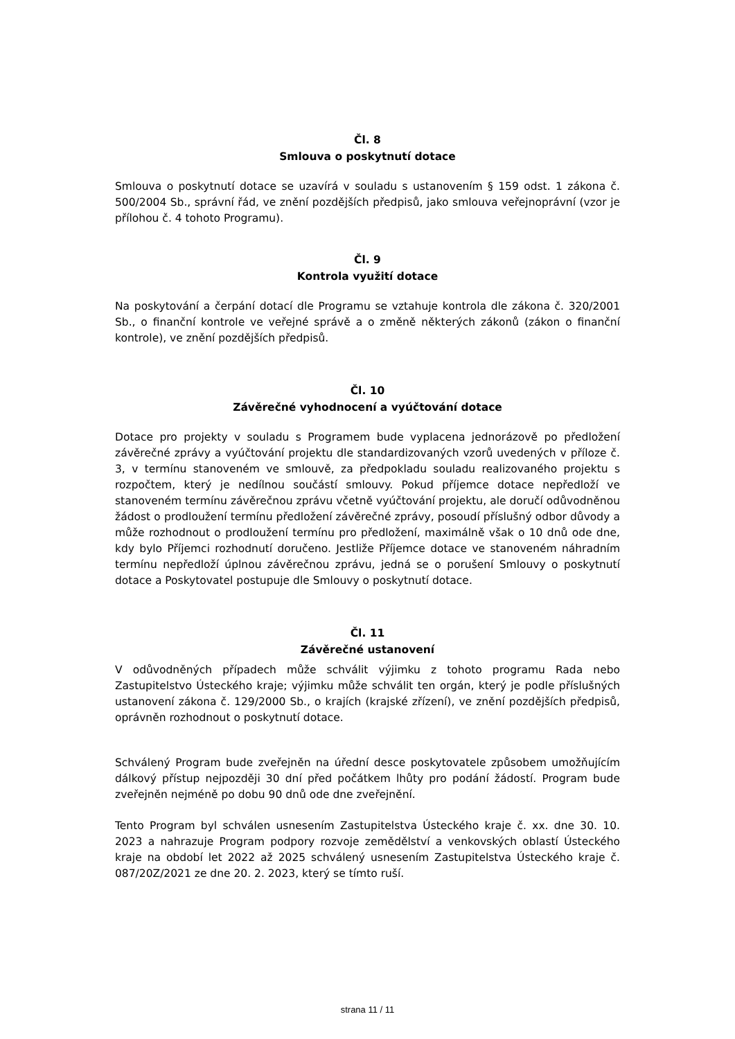Čl. 8
Smlouva o poskytnutí dotace
Smlouva o poskytnutí dotace se uzavírá v souladu s ustanovením § 159 odst. 1 zákona č. 500/2004 Sb., správní řád, ve znění pozdějších předpisů, jako smlouva veřejnoprávní (vzor je přílohou č. 4 tohoto Programu).
Čl. 9
Kontrola využití dotace
Na poskytování a čerpání dotací dle Programu se vztahuje kontrola dle zákona č. 320/2001 Sb., o finanční kontrole ve veřejné správě a o změně některých zákonů (zákon o finanční kontrole), ve znění pozdějších předpisů.
Čl. 10
Závěrečné vyhodnocení a vyúčtování dotace
Dotace pro projekty v souladu s Programem bude vyplacena jednorázově po předložení závěrečné zprávy a vyúčtování projektu dle standardizovaných vzorů uvedených v příloze č. 3, v termínu stanoveném ve smlouvě, za předpokladu souladu realizovaného projektu s rozpočtem, který je nedílnou součástí smlouvy. Pokud příjemce dotace nepředloží ve stanoveném termínu závěrečnou zprávu včetně vyúčtování projektu, ale doručí odůvodněnou žádost o prodloužení termínu předložení závěrečné zprávy, posoudí příslušný odbor důvody a může rozhodnout o prodloužení termínu pro předložení, maximálně však o 10 dnů ode dne, kdy bylo Příjemci rozhodnutí doručeno. Jestliže Příjemce dotace ve stanoveném náhradním termínu nepředloží úplnou závěrečnou zprávu, jedná se o porušení Smlouvy o poskytnutí dotace a Poskytovatel postupuje dle Smlouvy o poskytnutí dotace.
Čl. 11
Závěrečné ustanovení
V odůvodněných případech může schválit výjimku z tohoto programu Rada nebo Zastupitelstvo Ústeckého kraje; výjimku může schválit ten orgán, který je podle příslušných ustanovení zákona č. 129/2000 Sb., o krajích (krajské zřízení), ve znění pozdějších předpisů, oprávněn rozhodnout o poskytnutí dotace.
Schválený Program bude zveřejněn na úřední desce poskytovatele způsobem umožňujícím dálkový přístup nejpozději 30 dní před počátkem lhůty pro podání žádostí. Program bude zveřejněn nejméně po dobu 90 dnů ode dne zveřejnění.
Tento Program byl schválen usnesením Zastupitelstva Ústeckého kraje č. xx. dne 30. 10. 2023 a nahrazuje Program podpory rozvoje zemědělství a venkovských oblastí Ústeckého kraje na období let 2022 až 2025 schválený usnesením Zastupitelstva Ústeckého kraje č. 087/20Z/2021 ze dne 20. 2. 2023, který se tímto ruší.
strana 11 / 11